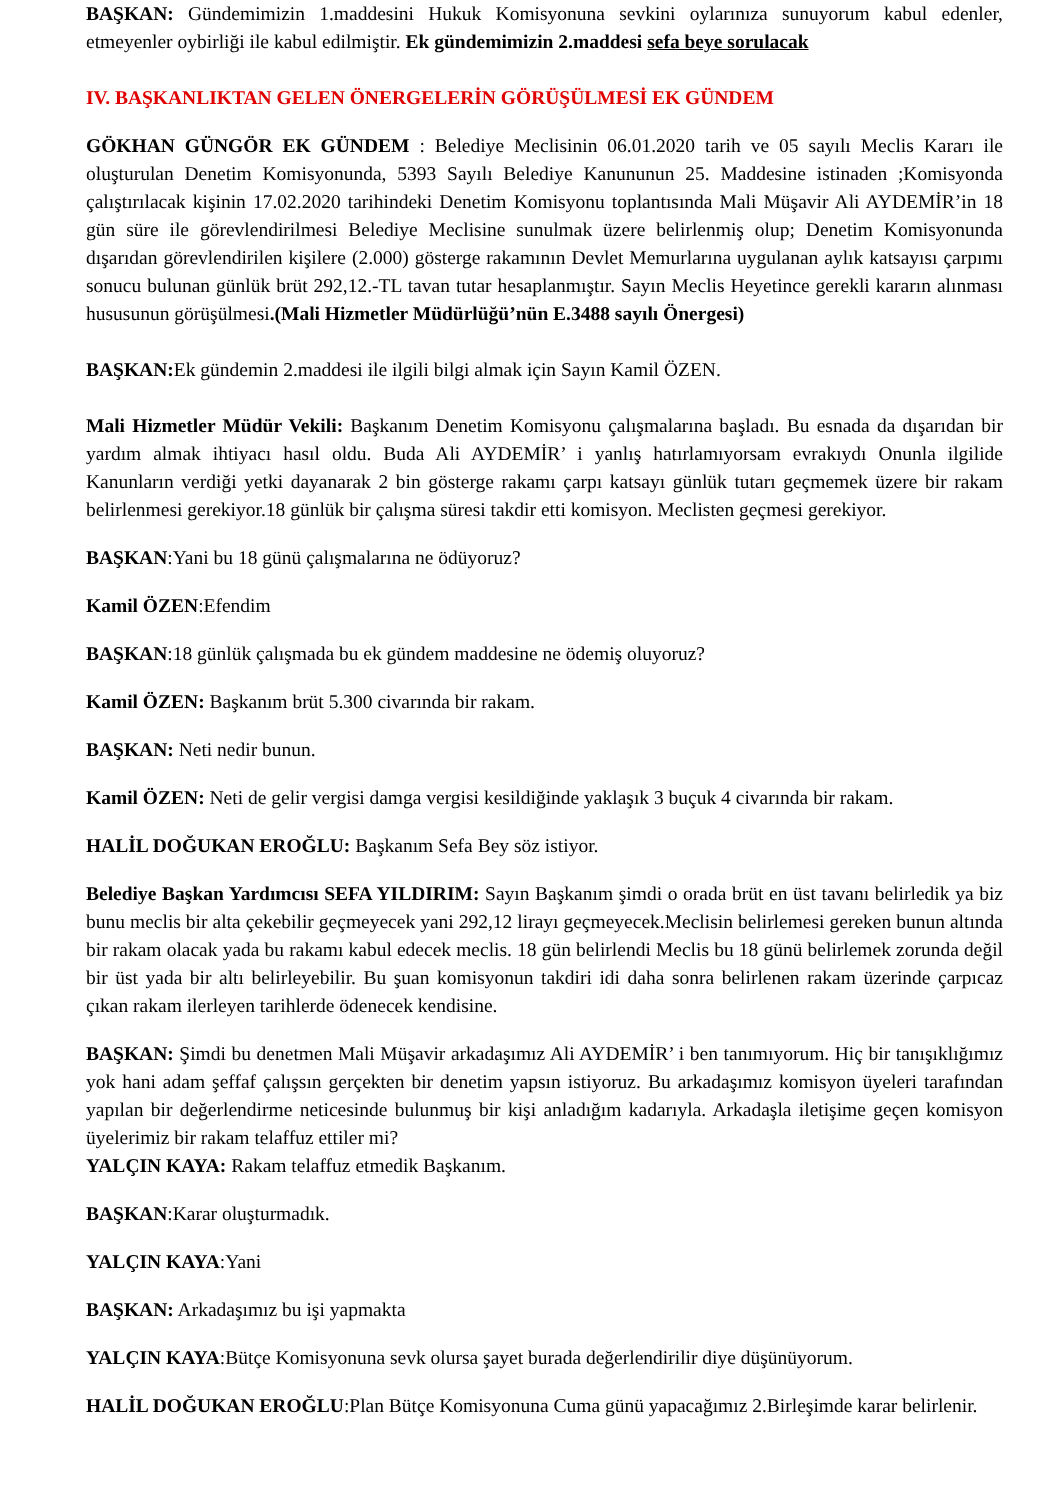BAŞKAN: Gündemimizin 1.maddesini Hukuk Komisyonuna sevkini oylarınıza sunuyorum kabul edenler, etmeyenler oybirliği ile kabul edilmiştir. Ek gündemimizin 2.maddesi sefa beye sorulacak
IV. BAŞKANLIKTAN GELEN ÖNERGELERİN GÖRÜŞÜLMESİ EK GÜNDEM
GÖKHAN GÜNGÖR EK GÜNDEM : Belediye Meclisinin 06.01.2020 tarih ve 05 sayılı Meclis Kararı ile oluşturulan Denetim Komisyonunda, 5393 Sayılı Belediye Kanununun 25. Maddesine istinaden ;Komisyonda çalıştırılacak kişinin 17.02.2020 tarihindeki Denetim Komisyonu toplantısında Mali Müşavir Ali AYDEMİR’in 18 gün süre ile görevlendirilmesi Belediye Meclisine sunulmak üzere belirlenmiş olup; Denetim Komisyonunda dışarıdan görevlendirilen kişilere (2.000) gösterge rakamının Devlet Memurlarına uygulanan aylık katsayısı çarpımı sonucu bulunan günlük brüt 292,12.-TL tavan tutar hesaplanmıştır. Sayın Meclis Heyetince gerekli kararın alınması hususunun görüşülmesi.(Mali Hizmetler Müdürlüğü’nün E.3488 sayılı Önergesi)
BAŞKAN: Ek gündemin 2.maddesi ile ilgili bilgi almak için Sayın Kamil ÖZEN.
Mali Hizmetler Müdür Vekili: Başkanım Denetim Komisyonu çalışmalarına başladı. Bu esnada da dışarıdan bir yardım almak ihtiyacı hasıl oldu. Buda Ali AYDEMİR’ i yanlış hatırlamıyorsam evrakıydı Onunla ilgilide Kanunların verdiği yetki dayanarak 2 bin gösterge rakamı çarpı katsayı günlük tutarı geçmemek üzere bir rakam belirlenmesi gerekiyor.18 günlük bir çalışma süresi takdir etti komisyon. Meclisten geçmesi gerekiyor.
BAŞKAN:Yani bu 18 günü çalışmalarına ne ödüyoruz?
Kamil ÖZEN:Efendim
BAŞKAN:18 günlük çalışmada bu ek gündem maddesine ne ödemiş oluyoruz?
Kamil ÖZEN: Başkanım brüt 5.300 civarında bir rakam.
BAŞKAN: Neti nedir bunun.
Kamil ÖZEN: Neti de gelir vergisi damga vergisi kesildiğinde yaklaşık 3 buçuk 4 civarında bir rakam.
HALİL DOĞUKAN EROĞLU: Başkanım Sefa Bey söz istiyor.
Belediye Başkan Yardımcısı SEFA YILDIRIM: Sayın Başkanım şimdi o orada brüt en üst tavanı belirledik ya biz bunu meclis bir alta çekebilir geçmeyecek yani 292,12 lirayı geçmeyecek.Meclisin belirlemesi gereken bunun altında bir rakam olacak yada bu rakamı kabul edecek meclis. 18 gün belirlendi Meclis bu 18 günü belirlemek zorunda değil bir üst yada bir altı belirleyebilir. Bu şuan komisyonun takdiri idi daha sonra belirlenen rakam üzerinde çarpıcaz çıkan rakam ilerleyen tarihlerde ödenecek kendisine.
BAŞKAN: Şimdi bu denetmen Mali Müşavir arkadaşımız Ali AYDEMİR’ i ben tanımıyorum. Hiç bir tanışıklığımız yok hani adam şeffaf çalışsın gerçekten bir denetim yapsın istiyoruz. Bu arkadaşımız komisyon üyeleri tarafından yapılan bir değerlendirme neticesinde bulunmuş bir kişi anladığım kadarıyla. Arkadaşla iletişime geçen komisyon üyelerimiz bir rakam telaffuz ettiler mi?
YALÇIN KAYA: Rakam telaffuz etmedik Başkanım.
BAŞKAN:Karar oluşturmadık.
YALÇIN KAYA:Yani
BAŞKAN: Arkadaşımız bu işi yapmakta
YALÇIN KAYA:Bütçe Komisyonuna sevk olursa şayet burada değerlendirilir diye düşünüyorum.
HALİL DOĞUKAN EROĞLU:Plan Bütçe Komisyonuna Cuma günü yapacağımız 2.Birleşimde karar belirlenir.